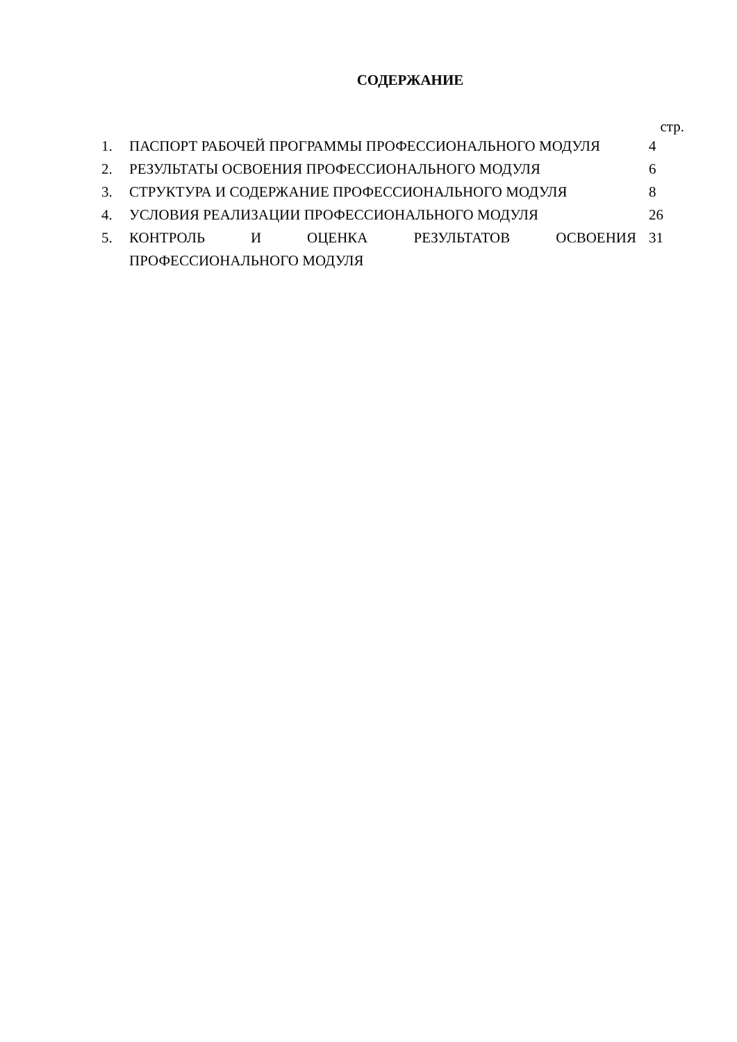СОДЕРЖАНИЕ
стр.
| 1. | ПАСПОРТ РАБОЧЕЙ ПРОГРАММЫ ПРОФЕССИОНАЛЬНОГО МОДУЛЯ | 4 |
| 2. | РЕЗУЛЬТАТЫ ОСВОЕНИЯ ПРОФЕССИОНАЛЬНОГО МОДУЛЯ | 6 |
| 3. | СТРУКТУРА И СОДЕРЖАНИЕ ПРОФЕССИОНАЛЬНОГО МОДУЛЯ | 8 |
| 4. | УСЛОВИЯ РЕАЛИЗАЦИИ ПРОФЕССИОНАЛЬНОГО МОДУЛЯ | 26 |
| 5. | КОНТРОЛЬ И ОЦЕНКА РЕЗУЛЬТАТОВ ОСВОЕНИЯ ПРОФЕССИОНАЛЬНОГО МОДУЛЯ | 31 |